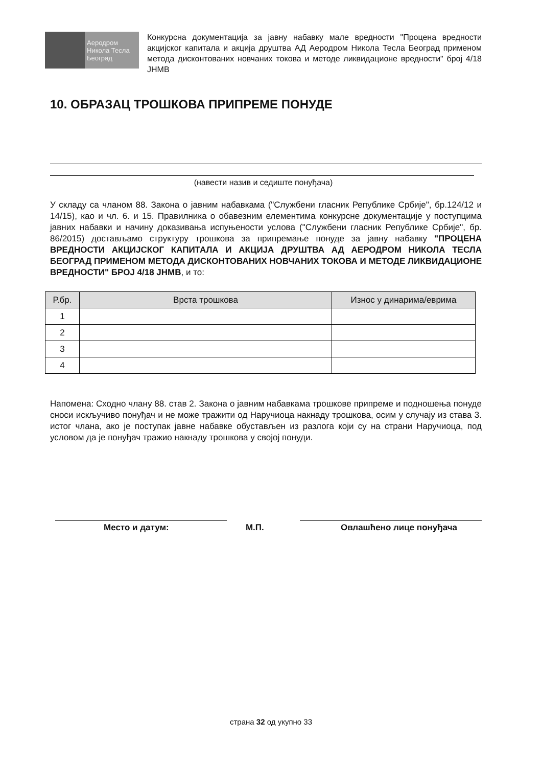Аеродром
Никола Тесла
Београд
Конкурсна документација за јавну набавку мале вредности "Процена вредности акцијског капитала и акција друштва АД Аеродром Никола Тесла Београд применом метода дисконтованих новчаних токова и методе ликвидационе вредности" број 4/18 ЈНМВ
10. ОБРАЗАЦ ТРОШКОВА ПРИПРЕМЕ ПОНУДЕ
(навести назив и седиште понуђача)
У складу са чланом 88. Закона о јавним набавкама ("Службени гласник Републике Србије", бр.124/12 и 14/15), као и чл. 6. и 15. Правилника о обавезним елементима конкурсне документације у поступцима јавних набавки и начину доказивања испуњености услова ("Службени гласник Републике Србије", бр. 86/2015) достављамо структуру трошкова за припремање понуде за јавну набавку "ПРОЦЕНА ВРЕДНОСТИ АКЦИЈСКОГ КАПИТАЛА И АКЦИЈА ДРУШТВА АД АЕРОДРОМ НИКОЛА ТЕСЛА БЕОГРАД ПРИМЕНОМ МЕТОДА ДИСКОНТОВАНИХ НОВЧАНИХ ТОКОВА И МЕТОДЕ ЛИКВИДАЦИОНЕ ВРЕДНОСТИ" БРОЈ 4/18 ЈНМВ, и то:
| Р.бр. | Врста трошкова | Износ у динарима/еврима |
| --- | --- | --- |
| 1 | | |
| 2 | | |
| 3 | | |
| 4 | | |
Напомена: Сходно члану 88. став 2. Закона о јавним набавкама трошкове припреме и подношења понуде сноси искључиво понуђач и не може тражити од Наручиоца накнаду трошкова, осим у случају из става 3. истог члана, ако је поступак јавне набавке обустављен из разлога који су на страни Наручиоца, под условом да је понуђач тражио накнаду трошкова у својој понуди.
Место и датум: М.П. Овлашћено лице понуђача
страна 32 од укупно 33